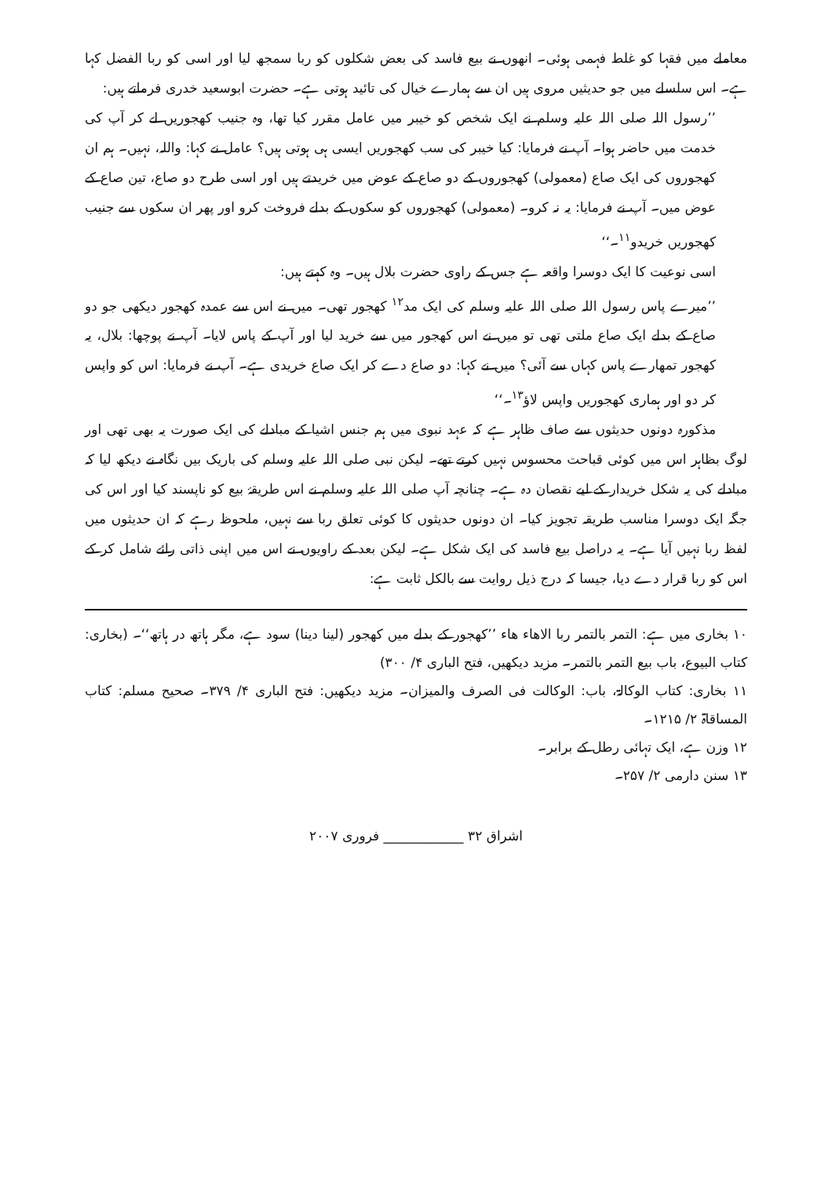معاملے میں فقہا کو غلط فہمی ہوئی۔ انھوں نے بیع فاسد کی بعض شکلوں کو ربا سمجھ لیا اور اسی کو ربا الفضل کہا ہے۔ اس سلسلے میں جو حدیثیں مروی ہیں ان سے ہمارے خیال کی تائید ہوتی ہے۔ حضرت ابوسعید خدری فرماتے ہیں:
’’رسول اللہ صلی اللہ علیہ وسلم نے ایک شخص کو خیبر میں عامل مقرر کیا تھا، وہ جنیب کھجوریں لے کر آپ کی خدمت میں حاضر ہوا۔ آپ نے فرمایا: کیا خیبر کی سب کھجوریں ایسی ہی ہوتی ہیں؟ عامل نے کہا: واللہ، نہیں۔ ہم ان کھجوروں کی ایک صاع (معمولی) کھجوروں کے دو صاع کے عوض میں خریدتے ہیں اور اسی طرح دو صاع، تین صاع کے عوض میں۔ آپ نے فرمایا: یہ نہ کرو۔ (معمولی) کھجوروں کو سکوں کے بدلے فروخت کرو اور پھر ان سکوں سے جنیب کھجوریں خریدو<sup>۱۱</sup>۔‘‘
اسی نوعیت کا ایک دوسرا واقعہ ہے جس کے راوی حضرت بلال ہیں۔ وہ کہتے ہیں:
’’میرے پاس رسول اللہ صلی اللہ علیہ وسلم کی ایک مد<sup>۱۲</sup> کھجور تھی۔ میں نے اس سے عمدہ کھجور دیکھی جو دو صاع کے بدلے ایک صاع ملتی تھی تو میں نے اس کھجور میں سے خرید لیا اور آپ کے پاس لایا۔ آپ نے پوچھا: بلال، یہ کھجور تمھارے پاس کہاں سے آئی؟ میں نے کہا: دو صاع دے کر ایک صاع خریدی ہے۔ آپ نے فرمایا: اس کو واپس کر دو اور ہماری کھجوریں واپس لاؤ<sup>۱۳</sup>۔‘‘
مذکورہ دونوں حدیثوں سے صاف ظاہر ہے کہ عہد نبوی میں ہم جنس اشیا کے مبادلے کی ایک صورت یہ بھی تھی اور لوگ بظاہر اس میں کوئی قباحت محسوس نہیں کرتے تھے۔ لیکن نبی صلی اللہ علیہ وسلم کی باریک بیں نگاہ نے دیکھ لیا کہ مبادلے کی یہ شکل خریدار کے لیے نقصان دہ ہے۔ چنانچہ آپ صلی اللہ علیہ وسلم نے اس طریقۂ بیع کو ناپسند کیا اور اس کی جگہ ایک دوسرا مناسب طریقہ تجویز کیا۔ ان دونوں حدیثوں کا کوئی تعلق ربا سے نہیں، ملحوظ رہے کہ ان حدیثوں میں لفظ ربا نہیں آیا ہے۔ یہ دراصل بیع فاسد کی ایک شکل ہے۔ لیکن بعد کے راویوں نے اس میں اپنی ذاتی رائے شامل کر کے اس کو ربا قرار دے دیا، جیسا کہ درج ذیل روایت سے بالکل ثابت ہے:
۱۰ بخاری میں ہے: التمر بالتمر ربا الاھاء ھاء ’’کھجور کے بدلے میں کھجور (لینا دینا) سود ہے، مگر ہاتھ در ہاتھ‘‘۔ (بخاری: کتاب البیوع، باب بیع التمر بالتمر۔ مزید دیکھیں، فتح الباری ۴/ ۳۰۰)
۱۱ بخاری: کتاب الوکالۃ، باب: الوکالت فی الصرف والمیزان۔ مزید دیکھیں: فتح الباری ۴/ ۳۷۹۔ صحیح مسلم: کتاب المساقاۃ ۲/ ۱۲۱۵۔
۱۲ وزن ہے، ایک تہائی رطل کے برابر۔
۱۳ سنن دارمی ۲/ ۲۵۷۔
اشراق ۳۲ ____________ فروری ۲۰۰۷